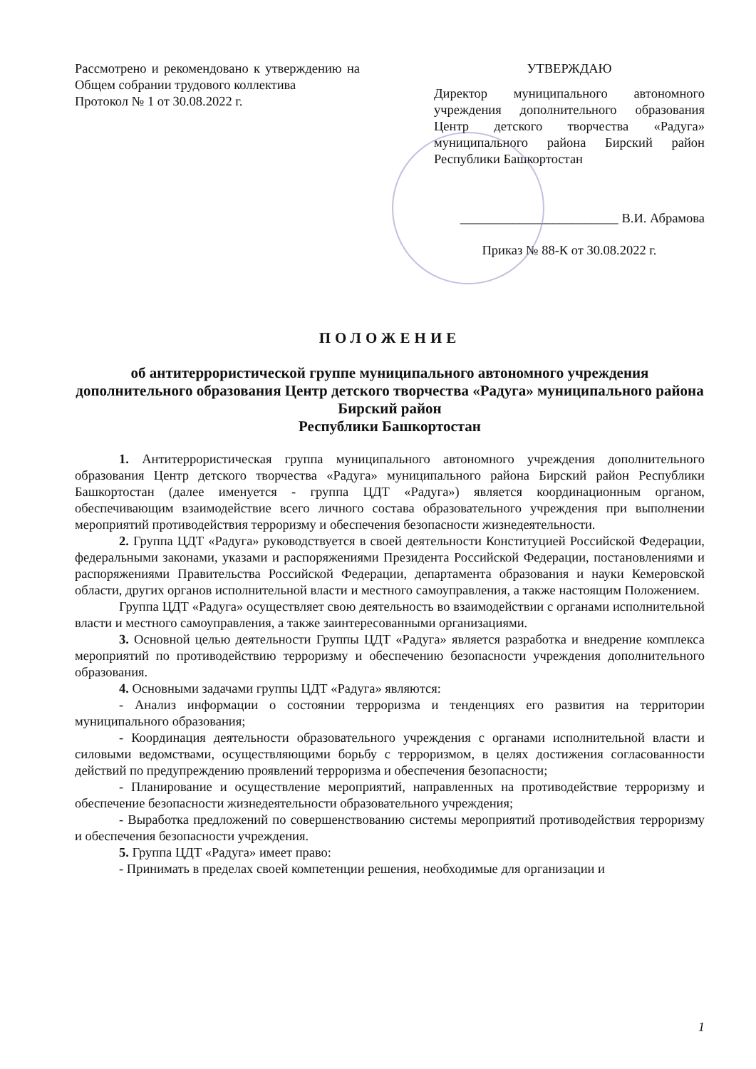Рассмотрено и рекомендовано к утверждению на Общем собрании трудового коллектива
Протокол № 1 от 30.08.2022 г.
УТВЕРЖДАЮ
Директор муниципального автономного учреждения дополнительного образования Центр детского творчества «Радуга» муниципального района Бирский район Республики Башкортостан
________________________ В.И. Абрамова
Приказ № 88-К от 30.08.2022 г.
ПОЛОЖЕНИЕ
об антитеррористической группе муниципального автономного учреждения дополнительного образования Центр детского творчества «Радуга» муниципального района Бирский район
Республики Башкортостан
1. Антитеррористическая группа муниципального автономного учреждения дополнительного образования Центр детского творчества «Радуга» муниципального района Бирский район Республики Башкортостан (далее именуется - группа ЦДТ «Радуга») является координационным органом, обеспечивающим взаимодействие всего личного состава образовательного учреждения при выполнении мероприятий противодействия терроризму и обеспечения безопасности жизнедеятельности.
2. Группа ЦДТ «Радуга» руководствуется в своей деятельности Конституцией Российской Федерации, федеральными законами, указами и распоряжениями Президента Российской Федерации, постановлениями и распоряжениями Правительства Российской Федерации, департамента образования и науки Кемеровской области, других органов исполнительной власти и местного самоуправления, а также настоящим Положением.
Группа ЦДТ «Радуга» осуществляет свою деятельность во взаимодействии с органами исполнительной власти и местного самоуправления, а также заинтересованными организациями.
3. Основной целью деятельности Группы ЦДТ «Радуга» является разработка и внедрение комплекса мероприятий по противодействию терроризму и обеспечению безопасности учреждения дополнительного образования.
4. Основными задачами группы ЦДТ «Радуга» являются:
- Анализ информации о состоянии терроризма и тенденциях его развития на территории муниципального образования;
- Координация деятельности образовательного учреждения с органами исполнительной власти и силовыми ведомствами, осуществляющими борьбу с терроризмом, в целях достижения согласованности действий по предупреждению проявлений терроризма и обеспечения безопасности;
- Планирование и осуществление мероприятий, направленных на противодействие терроризму и обеспечение безопасности жизнедеятельности образовательного учреждения;
- Выработка предложений по совершенствованию системы мероприятий противодействия терроризму и обеспечения безопасности учреждения.
5. Группа ЦДТ «Радуга» имеет право:
- Принимать в пределах своей компетенции решения, необходимые для организации и
1